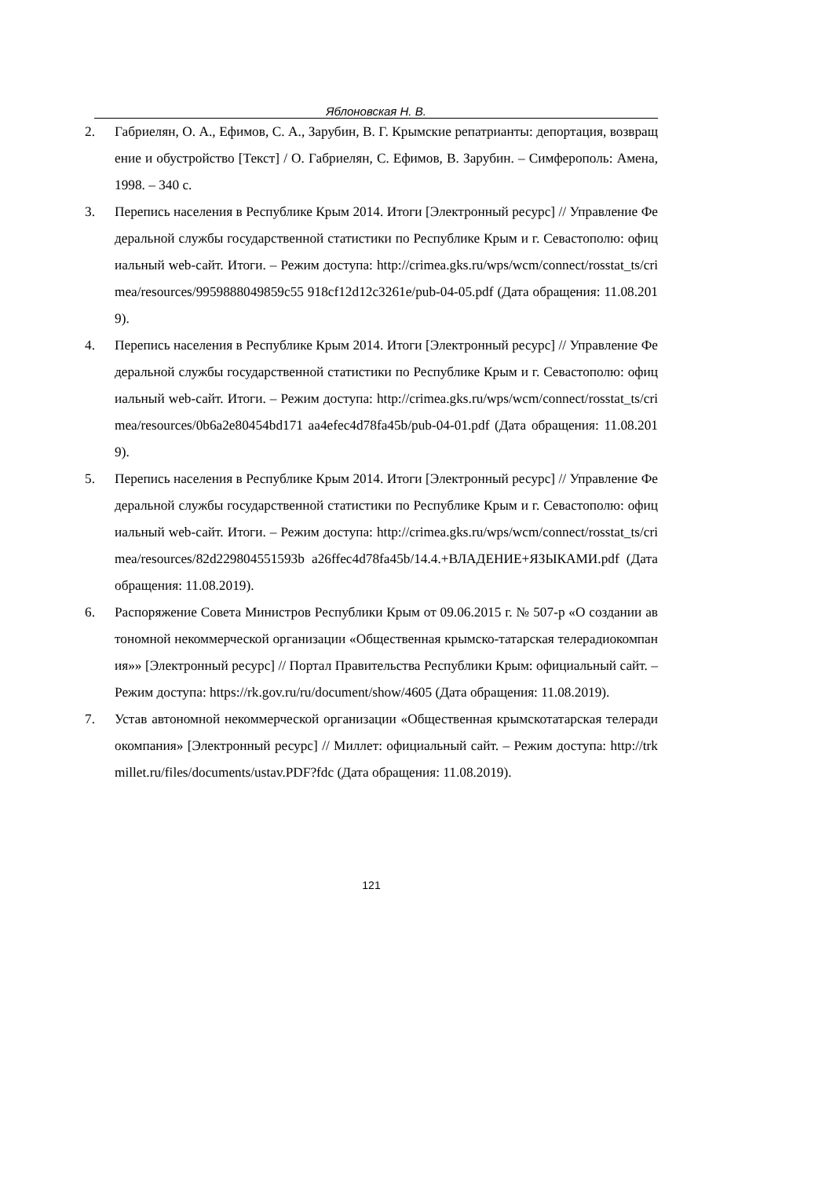Яблоновская Н. В.
2. Габриелян, О. А., Ефимов, С. А., Зарубин, В. Г. Крымские репатрианты: депортация, возвращение и обустройство [Текст] / О. Габриелян, С. Ефимов, В. Зарубин. – Симферополь: Амена, 1998. – 340 с.
3. Перепись населения в Республике Крым 2014. Итоги [Электронный ресурс] // Управление Федеральной службы государственной статистики по Республике Крым и г. Севастополю: официальный web-сайт. Итоги. – Режим доступа: http://crimea.gks.ru/wps/wcm/connect/rosstat_ts/crimea/resources/9959888049859c55 918cf12d12c3261e/pub-04-05.pdf (Дата обращения: 11.08.2019).
4. Перепись населения в Республике Крым 2014. Итоги [Электронный ресурс] // Управление Федеральной службы государственной статистики по Республике Крым и г. Севастополю: официальный web-сайт. Итоги. – Режим доступа: http://crimea.gks.ru/wps/wcm/connect/rosstat_ts/crimea/resources/0b6a2e80454bd171 aa4efec4d78fa45b/pub-04-01.pdf (Дата обращения: 11.08.2019).
5. Перепись населения в Республике Крым 2014. Итоги [Электронный ресурс] // Управление Федеральной службы государственной статистики по Республике Крым и г. Севастополю: официальный web-сайт. Итоги. – Режим доступа: http://crimea.gks.ru/wps/wcm/connect/rosstat_ts/crimea/resources/82d229804551593b a26ffec4d78fa45b/14.4.+ВЛАДЕНИЕ+ЯЗЫКАМИ.pdf (Дата обращения: 11.08.2019).
6. Распоряжение Совета Министров Республики Крым от 09.06.2015 г. № 507-р «О создании автономной некоммерческой организации «Общественная крымско-татарская телерадиокомпания»» [Электронный ресурс] // Портал Правительства Республики Крым: официальный сайт. – Режим доступа: https://rk.gov.ru/ru/document/show/4605 (Дата обращения: 11.08.2019).
7. Устав автономной некоммерческой организации «Общественная крымскотатарская телерадиокомпания» [Электронный ресурс] // Миллет: официальный сайт. – Режим доступа: http://trkmillet.ru/files/documents/ustav.PDF?fdc (Дата обращения: 11.08.2019).
121